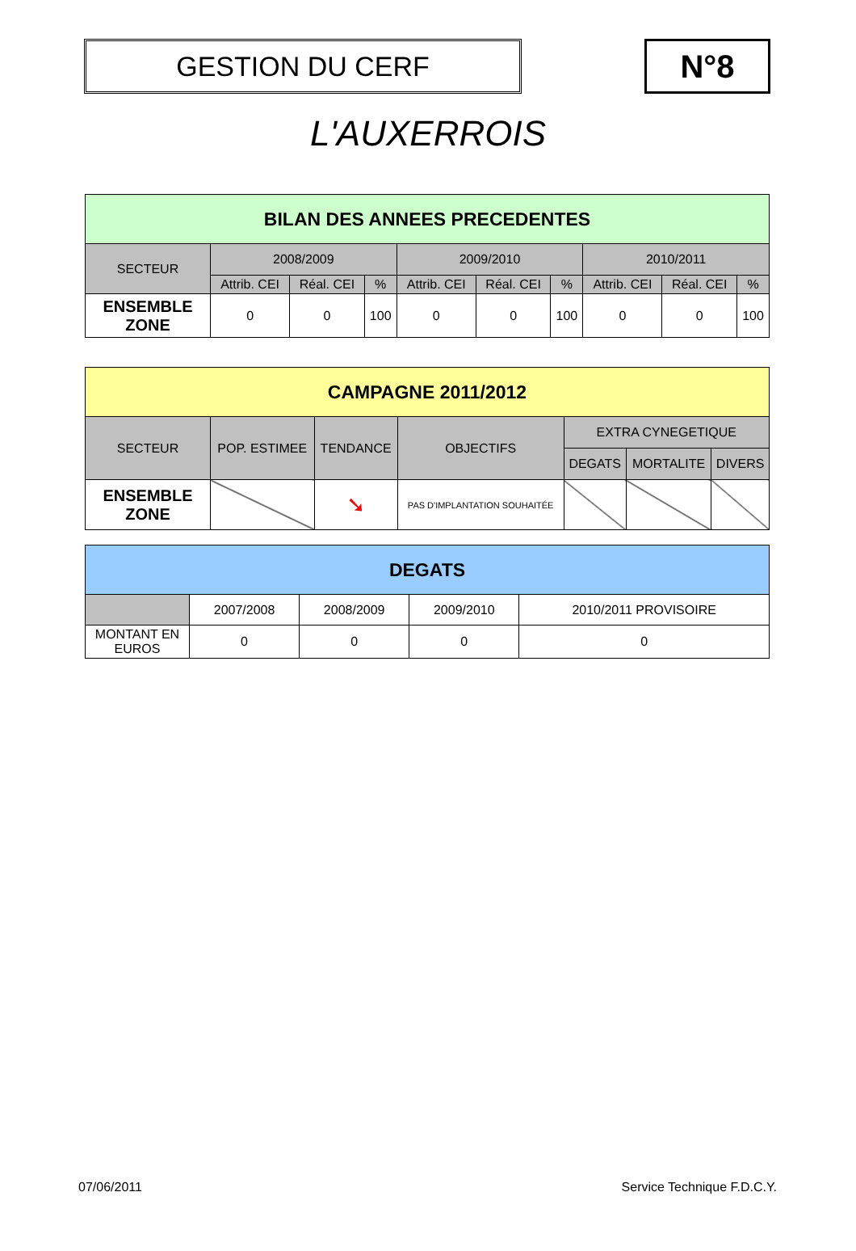GESTION DU CERF
N°8
L'AUXERROIS
| BILAN DES ANNEES PRECEDENTES | | | | | | | | | |
| --- | --- | --- | --- | --- | --- | --- | --- | --- | --- |
| SECTEUR | 2008/2009 | | | 2009/2010 | | | 2010/2011 | | |
| | Attrib. CEI | Réal. CEI | % | Attrib. CEI | Réal. CEI | % | Attrib. CEI | Réal. CEI | % |
| ENSEMBLE ZONE | 0 | 0 | 100 | 0 | 0 | 100 | 0 | 0 | 100 |
| CAMPAGNE 2011/2012 | | | | | | |
| --- | --- | --- | --- | --- | --- | --- |
| SECTEUR | POP. ESTIMEE | TENDANCE | OBJECTIFS | EXTRA CYNEGETIQUE | | |
| | | | | DEGATS | MORTALITE | DIVERS |
| ENSEMBLE ZONE | | ➘ | PAS D'IMPLANTATION SOUHAITÉE | | | |
| DEGATS | | | | |
| --- | --- | --- | --- | --- |
| | 2007/2008 | 2008/2009 | 2009/2010 | 2010/2011 PROVISOIRE |
| MONTANT EN EUROS | 0 | 0 | 0 | 0 |
07/06/2011 Service Technique F.D.C.Y.